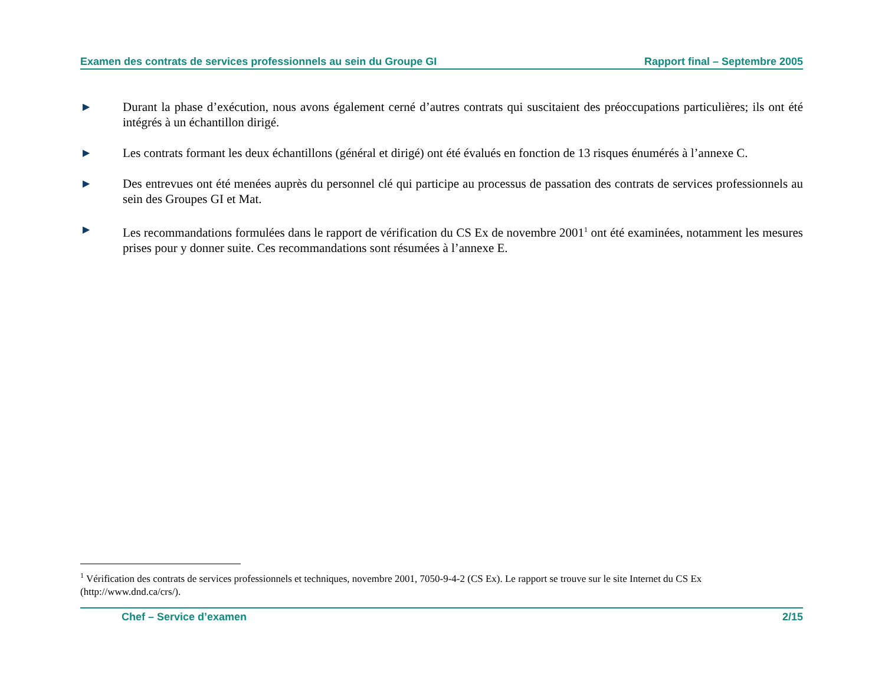Examen des contrats de services professionnels au sein du Groupe GI Rapport final – Septembre 2005
▶
Durant la phase d’exécution, nous avons également cerné d’autres contrats qui suscitaient des préoccupations particulières; ils ont été intégrés à un échantillon dirigé.
▶
Les contrats formant les deux échantillons (général et dirigé) ont été évalués en fonction de 13 risques énumérés à l’annexe C.
▶
Des entrevues ont été menées auprès du personnel clé qui participe au processus de passation des contrats de services professionnels au sein des Groupes GI et Mat.
▶
Les recommandations formulées dans le rapport de vérification du CS Ex de novembre 2001<sup>1</sup> ont été examinées, notamment les mesures prises pour y donner suite. Ces recommandations sont résumées à l’annexe E.
<sup>1</sup> Vérification des contrats de services professionnels et techniques, novembre 2001, 7050-9-4-2 (CS Ex). Le rapport se trouve sur le site Internet du CS Ex (http://www.dnd.ca/crs/).
Chef – Service d’examen 2/15